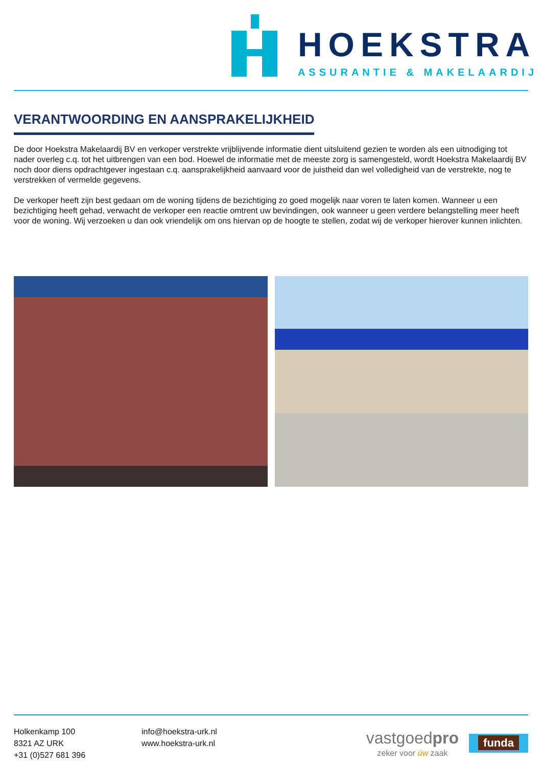HOEKSTRA
ASSURANTIE & MAKELAARDIJ
VERANTWOORDING EN AANSPRAKELIJKHEID
De door Hoekstra Makelaardij BV en verkoper verstrekte vrijblijvende informatie dient uitsluitend gezien te worden als een uitnodiging tot nader overleg c.q. tot het uitbrengen van een bod. Hoewel de informatie met de meeste zorg is samengesteld, wordt Hoekstra Makelaardij BV noch door diens opdrachtgever ingestaan c.q. aansprakelijkheid aanvaard voor de juistheid dan wel volledigheid van de verstrekte, nog te verstrekken of vermelde gegevens.
De verkoper heeft zijn best gedaan om de woning tijdens de bezichtiging zo goed mogelijk naar voren te laten komen. Wanneer u een bezichtiging heeft gehad, verwacht de verkoper een reactie omtrent uw bevindingen, ook wanneer u geen verdere belangstelling meer heeft voor de woning. Wij verzoeken u dan ook vriendelijk om ons hiervan op de hoogte te stellen, zodat wij de verkoper hierover kunnen inlichten.
Holkenkamp 100
8321 AZ URK
+31 (0)527 681 396
info@hoekstra-urk.nl
www.hoekstra-urk.nl
vastgoedpro
zeker voor úw zaak
funda